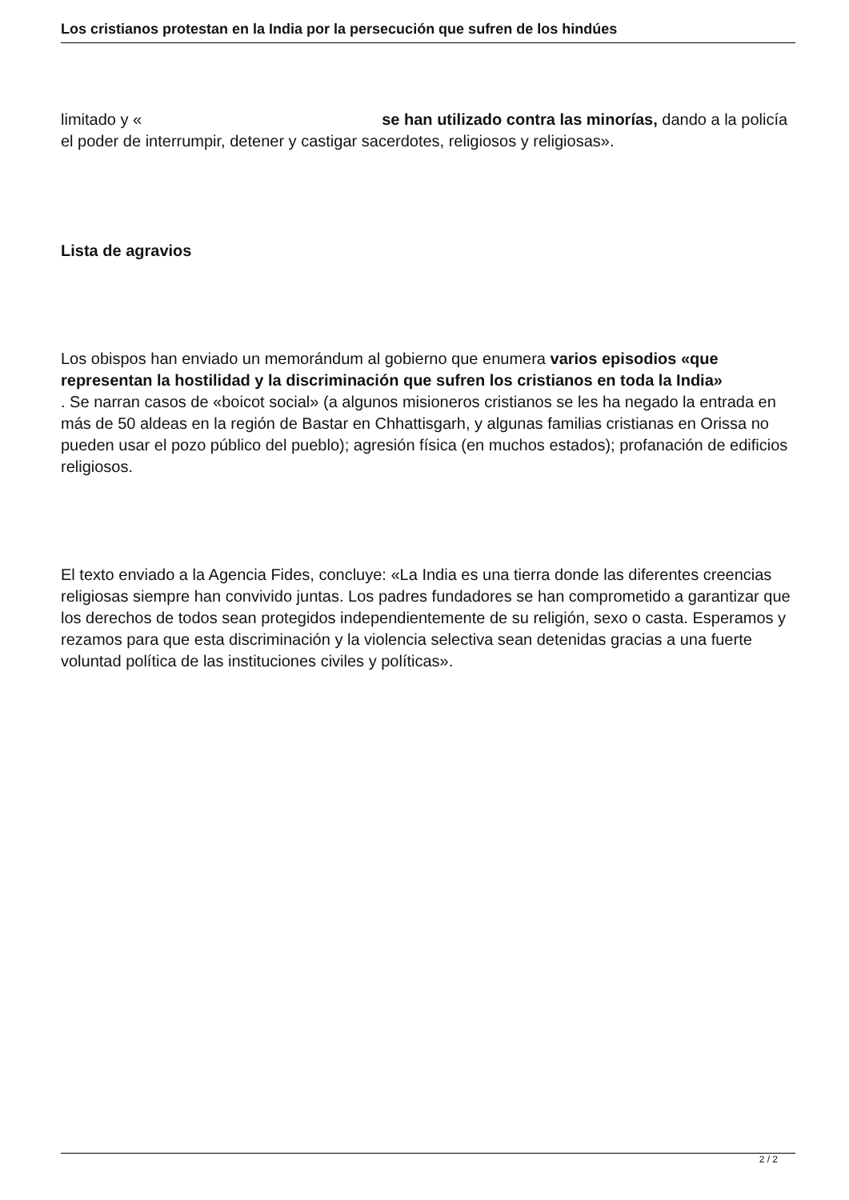Los cristianos protestan en la India por la persecución que sufren de los hindúes
limitado y « se han utilizado contra las minorías, dando a la policía el poder de interrumpir, detener y castigar sacerdotes, religiosos y religiosas».
Lista de agravios
Los obispos han enviado un memorándum al gobierno que enumera varios episodios «que representan la hostilidad y la discriminación que sufren los cristianos en toda la India»
. Se narran casos de «boicot social» (a algunos misioneros cristianos se les ha negado la entrada en más de 50 aldeas en la región de Bastar en Chhattisgarh, y algunas familias cristianas en Orissa no pueden usar el pozo público del pueblo); agresión física (en muchos estados); profanación de edificios religiosos.
El texto enviado a la Agencia Fides, concluye: «La India es una tierra donde las diferentes creencias religiosas siempre han convivido juntas. Los padres fundadores se han comprometido a garantizar que los derechos de todos sean protegidos independientemente de su religión, sexo o casta. Esperamos y rezamos para que esta discriminación y la violencia selectiva sean detenidas gracias a una fuerte voluntad política de las instituciones civiles y políticas».
2 / 2